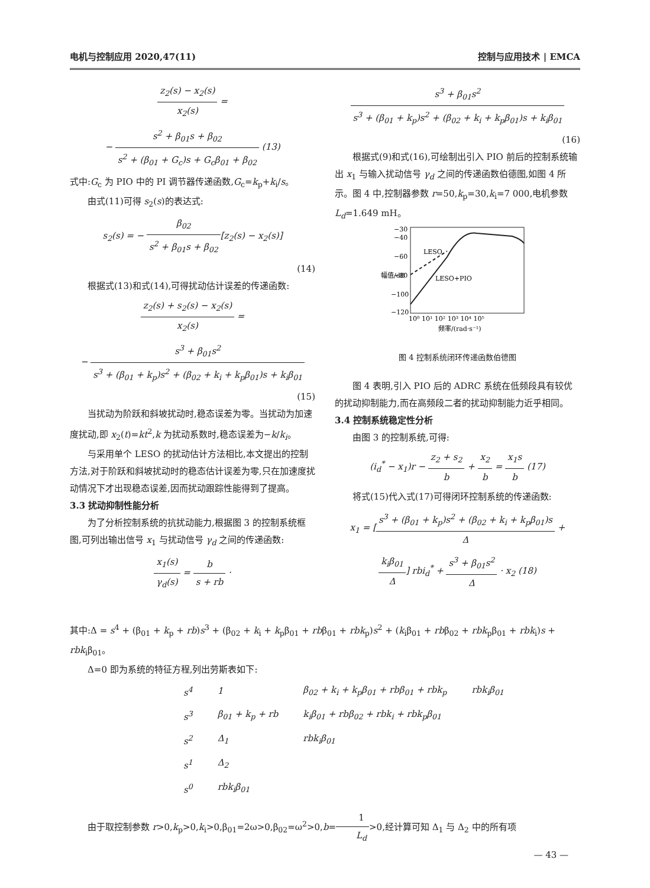电机与控制应用 2020,47(11) 控制与应用技术 | EMCA
z<sub>2</sub>(s) − x<sub>2</sub>(s) x<sub>2</sub>(s) =
− s<sup>2</sup> + β<sub>01</sub>s + β<sub>02</sub> s<sup>2</sup> + (β<sub>01</sub> + G<sub>c</sub>)s + G<sub>c</sub>β<sub>01</sub> + β<sub>02</sub> (13)
式中:G<sub>c</sub> 为 PIO 中的 PI 调节器传递函数,G<sub>c</sub>=k<sub>p</sub>+k<sub>i</sub>/s。
由式(11)可得 s<sub>2</sub>(s)的表达式:
s<sub>2</sub>(s) = − β<sub>02</sub> s<sup>2</sup> + β<sub>01</sub>s + β<sub>02</sub>[z<sub>2</sub>(s) − x<sub>2</sub>(s)]
(14)
根据式(13)和式(14),可得扰动估计误差的传递函数:
z<sub>2</sub>(s) + s<sub>2</sub>(s) − x<sub>2</sub>(s) x<sub>2</sub>(s) =
− s<sup>3</sup> + β<sub>01</sub>s<sup>2</sup> s<sup>3</sup> + (β<sub>01</sub> + k<sub>p</sub>)s<sup>2</sup> + (β<sub>02</sub> + k<sub>i</sub> + k<sub>p</sub>β<sub>01</sub>)s + k<sub>i</sub>β<sub>01</sub>
(15)
当扰动为阶跃和斜坡扰动时,稳态误差为零。当扰动为加速度扰动,即 x<sub>2</sub>(t)=kt<sup>2</sup>,k 为扰动系数时,稳态误差为−k/k<sub>i</sub>。
与采用单个 LESO 的扰动估计方法相比,本文提出的控制方法,对于阶跃和斜坡扰动时的稳态估计误差为零,只在加速度扰动情况下才出现稳态误差,因而扰动跟踪性能得到了提高。
3.3 扰动抑制性能分析
为了分析控制系统的抗扰动能力,根据图 3 的控制系统框图,可列出输出信号 x<sub>1</sub> 与扰动信号 γ<sub>d</sub> 之间的传递函数:
x<sub>1</sub>(s) γ<sub>d</sub>(s) = b s + rb ·
s<sup>3</sup> + β<sub>01</sub>s<sup>2</sup> s<sup>3</sup> + (β<sub>01</sub> + k<sub>p</sub>)s<sup>2</sup> + (β<sub>02</sub> + k<sub>i</sub> + k<sub>p</sub>β<sub>01</sub>)s + k<sub>i</sub>β<sub>01</sub>
(16)
根据式(9)和式(16),可绘制出引入 PIO 前后的控制系统输出 x<sub>1</sub> 与输入扰动信号 γ<sub>d</sub> 之间的传递函数伯德图,如图 4 所示。图 4 中,控制器参数 r=50,k<sub>p</sub>=30,k<sub>i</sub>=7 000,电机参数 L<sub>d</sub>=1.649 mH。
−30
−40
−60
−80
−100
−120
LESO
LESO+PIO
10⁰ 10¹ 10² 10³ 10⁴ 10⁵
频率/(rad·s⁻¹)
幅值/dB
图 4 控制系统闭环传递函数伯德图
图 4 表明,引入 PIO 后的 ADRC 系统在低频段具有较优的扰动抑制能力,而在高频段二者的扰动抑制能力近乎相同。
3.4 控制系统稳定性分析
由图 3 的控制系统,可得:
(i<sub>d</sub><sup>*</sup> − x<sub>1</sub>)r − z<sub>2</sub> + s<sub>2</sub> b + x<sub>2</sub> b = x<sub>1</sub>s b (17)
将式(15)代入式(17)可得闭环控制系统的传递函数:
x<sub>1</sub> = [s<sup>3</sup> + (β<sub>01</sub> + k<sub>p</sub>)s<sup>2</sup> + (β<sub>02</sub> + k<sub>i</sub> + k<sub>p</sub>β<sub>01</sub>)s Δ +
k<sub>i</sub>β<sub>01</sub> Δ] rbi<sub>d</sub><sup>*</sup> + s<sup>3</sup> + β<sub>01</sub>s<sup>2</sup> Δ · x<sub>2</sub> (18)
其中:Δ = s<sup>4</sup> + (β<sub>01</sub> + k<sub>p</sub> + rb)s<sup>3</sup> + (β<sub>02</sub> + k<sub>i</sub> + k<sub>p</sub>β<sub>01</sub> + rbβ<sub>01</sub> + rbk<sub>p</sub>)s<sup>2</sup> + (k<sub>i</sub>β<sub>01</sub> + rbβ<sub>02</sub> + rbk<sub>p</sub>β<sub>01</sub> + rbk<sub>i</sub>)s + rbk<sub>i</sub>β<sub>01</sub>。
Δ=0 即为系统的特征方程,列出劳斯表如下:
| s<sup>4</sup> | 1 | β<sub>02</sub> + k<sub>i</sub> + k<sub>p</sub>β<sub>01</sub> + rbβ<sub>01</sub> + rbk<sub>p</sub> | rbk<sub>i</sub>β<sub>01</sub> |
| s<sup>3</sup> | β<sub>01</sub> + k<sub>p</sub> + rb | k<sub>i</sub>β<sub>01</sub> + rbβ<sub>02</sub> + rbk<sub>i</sub> + rbk<sub>p</sub>β<sub>01</sub> | |
| s<sup>2</sup> | Δ<sub>1</sub> | rbk<sub>i</sub>β<sub>01</sub> | |
| s<sup>1</sup> | Δ<sub>2</sub> | | |
| s<sup>0</sup> | rbk<sub>i</sub>β<sub>01</sub> | | |
由于取控制参数 r>0,k<sub>p</sub>>0,k<sub>i</sub>>0,β<sub>01</sub>=2ω>0,β<sub>02</sub>=ω<sup>2</sup>>0,b=1 L<sub>d</sub>>0,经计算可知 Δ<sub>1</sub> 与 Δ<sub>2</sub> 中的所有项
— 43 —